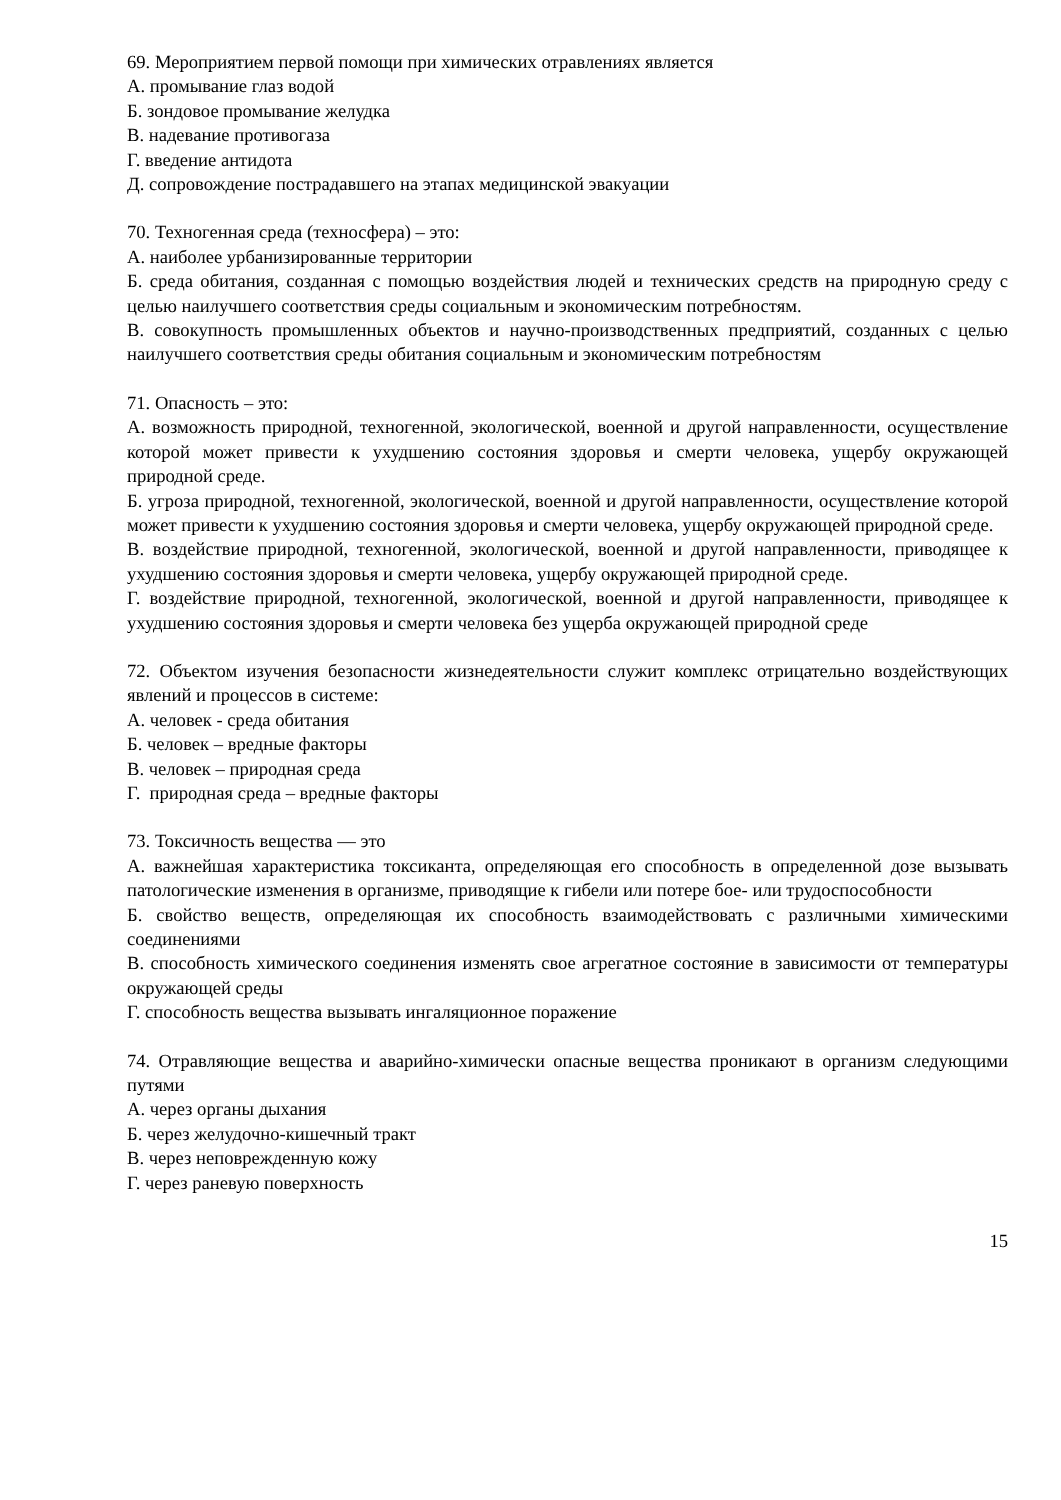69. Мероприятием первой помощи при химических отравлениях является
А. промывание глаз водой
Б. зондовое промывание желудка
В. надевание противогаза
Г. введение антидота
Д. сопровождение пострадавшего на этапах медицинской эвакуации
70. Техногенная среда (техносфера) – это:
А. наиболее урбанизированные территории
Б. среда обитания, созданная с помощью воздействия людей и технических средств на природную среду с целью наилучшего соответствия среды социальным и экономическим потребностям.
В. совокупность промышленных объектов и научно-производственных предприятий, созданных с целью наилучшего соответствия среды обитания социальным и экономическим потребностям
71. Опасность – это:
А. возможность природной, техногенной, экологической, военной и другой направленности, осуществление которой может привести к ухудшению состояния здоровья и смерти человека, ущербу окружающей природной среде.
Б. угроза природной, техногенной, экологической, военной и другой направленности, осуществление которой может привести к ухудшению состояния здоровья и смерти человека, ущербу окружающей природной среде.
В. воздействие природной, техногенной, экологической, военной и другой направленности, приводящее к ухудшению состояния здоровья и смерти человека, ущербу окружающей природной среде.
Г. воздействие природной, техногенной, экологической, военной и другой направленности, приводящее к ухудшению состояния здоровья и смерти человека без ущерба окружающей природной среде
72. Объектом изучения безопасности жизнедеятельности служит комплекс отрицательно воздействующих явлений и процессов в системе:
А. человек - среда обитания
Б. человек – вредные факторы
В. человек – природная среда
Г. природная среда – вредные факторы
73. Токсичность вещества — это
А. важнейшая характеристика токсиканта, определяющая его способность в определенной дозе вызывать патологические изменения в организме, приводящие к гибели или потере бое- или трудоспособности
Б. свойство веществ, определяющая их способность взаимодействовать с различными химическими соединениями
В. способность химического соединения изменять свое агрегатное состояние в зависимости от температуры окружающей среды
Г. способность вещества вызывать ингаляционное поражение
74. Отравляющие вещества и аварийно-химически опасные вещества проникают в организм следующими путями
А. через органы дыхания
Б. через желудочно-кишечный тракт
В. через неповрежденную кожу
Г. через раневую поверхность
15